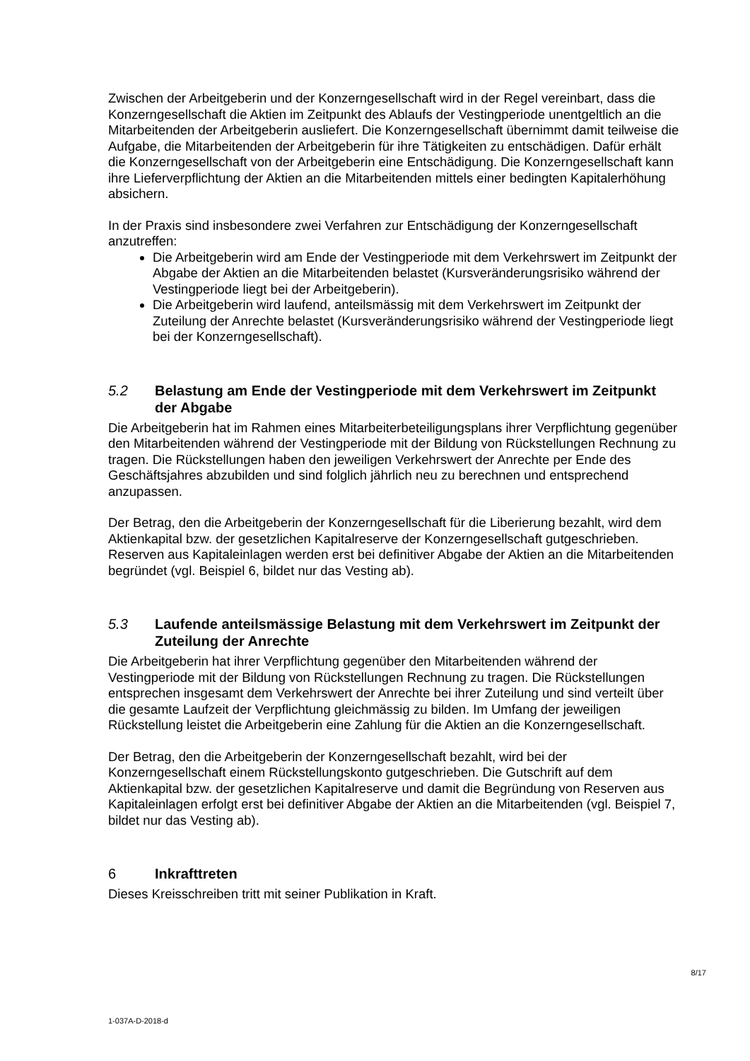Zwischen der Arbeitgeberin und der Konzerngesellschaft wird in der Regel vereinbart, dass die Konzerngesellschaft die Aktien im Zeitpunkt des Ablaufs der Vestingperiode unentgeltlich an die Mitarbeitenden der Arbeitgeberin ausliefert. Die Konzerngesellschaft übernimmt damit teilweise die Aufgabe, die Mitarbeitenden der Arbeitgeberin für ihre Tätigkeiten zu entschädigen. Dafür erhält die Konzerngesellschaft von der Arbeitgeberin eine Entschädigung. Die Konzerngesellschaft kann ihre Lieferverpflichtung der Aktien an die Mitarbeitenden mittels einer bedingten Kapitalerhöhung absichern.
In der Praxis sind insbesondere zwei Verfahren zur Entschädigung der Konzerngesellschaft anzutreffen:
Die Arbeitgeberin wird am Ende der Vestingperiode mit dem Verkehrswert im Zeitpunkt der Abgabe der Aktien an die Mitarbeitenden belastet (Kursveränderungsrisiko während der Vestingperiode liegt bei der Arbeitgeberin).
Die Arbeitgeberin wird laufend, anteilsmässig mit dem Verkehrswert im Zeitpunkt der Zuteilung der Anrechte belastet (Kursveränderungsrisiko während der Vestingperiode liegt bei der Konzerngesellschaft).
5.2 Belastung am Ende der Vestingperiode mit dem Verkehrswert im Zeitpunkt der Abgabe
Die Arbeitgeberin hat im Rahmen eines Mitarbeiterbeteiligungsplans ihrer Verpflichtung gegenüber den Mitarbeitenden während der Vestingperiode mit der Bildung von Rückstellungen Rechnung zu tragen. Die Rückstellungen haben den jeweiligen Verkehrswert der Anrechte per Ende des Geschäftsjahres abzubilden und sind folglich jährlich neu zu berechnen und entsprechend anzupassen.
Der Betrag, den die Arbeitgeberin der Konzerngesellschaft für die Liberierung bezahlt, wird dem Aktienkapital bzw. der gesetzlichen Kapitalreserve der Konzerngesellschaft gutgeschrieben. Reserven aus Kapitaleinlagen werden erst bei definitiver Abgabe der Aktien an die Mitarbeitenden begründet (vgl. Beispiel 6, bildet nur das Vesting ab).
5.3 Laufende anteilsmässige Belastung mit dem Verkehrswert im Zeitpunkt der Zuteilung der Anrechte
Die Arbeitgeberin hat ihrer Verpflichtung gegenüber den Mitarbeitenden während der Vestingperiode mit der Bildung von Rückstellungen Rechnung zu tragen. Die Rückstellungen entsprechen insgesamt dem Verkehrswert der Anrechte bei ihrer Zuteilung und sind verteilt über die gesamte Laufzeit der Verpflichtung gleichmässig zu bilden. Im Umfang der jeweiligen Rückstellung leistet die Arbeitgeberin eine Zahlung für die Aktien an die Konzerngesellschaft.
Der Betrag, den die Arbeitgeberin der Konzerngesellschaft bezahlt, wird bei der Konzerngesellschaft einem Rückstellungskonto gutgeschrieben. Die Gutschrift auf dem Aktienkapital bzw. der gesetzlichen Kapitalreserve und damit die Begründung von Reserven aus Kapitaleinlagen erfolgt erst bei definitiver Abgabe der Aktien an die Mitarbeitenden (vgl. Beispiel 7, bildet nur das Vesting ab).
6 Inkrafttreten
Dieses Kreisschreiben tritt mit seiner Publikation in Kraft.
8/17
1-037A-D-2018-d